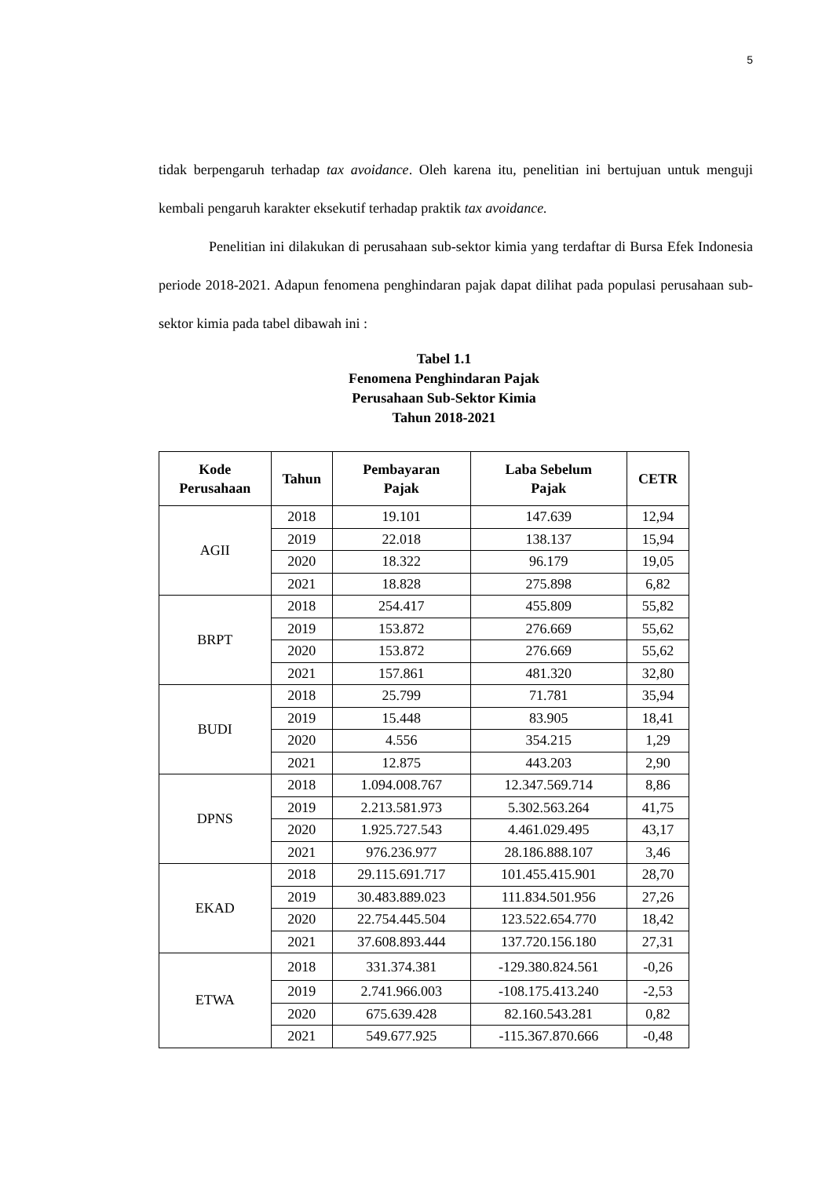5
tidak berpengaruh terhadap tax avoidance. Oleh karena itu, penelitian ini bertujuan untuk menguji kembali pengaruh karakter eksekutif terhadap praktik tax avoidance.
Penelitian ini dilakukan di perusahaan sub-sektor kimia yang terdaftar di Bursa Efek Indonesia periode 2018-2021. Adapun fenomena penghindaran pajak dapat dilihat pada populasi perusahaan sub-sektor kimia pada tabel dibawah ini :
Tabel 1.1
Fenomena Penghindaran Pajak
Perusahaan Sub-Sektor Kimia
Tahun 2018-2021
| Kode Perusahaan | Tahun | Pembayaran Pajak | Laba Sebelum Pajak | CETR |
| --- | --- | --- | --- | --- |
| AGII | 2018 | 19.101 | 147.639 | 12,94 |
| | 2019 | 22.018 | 138.137 | 15,94 |
| | 2020 | 18.322 | 96.179 | 19,05 |
| | 2021 | 18.828 | 275.898 | 6,82 |
| BRPT | 2018 | 254.417 | 455.809 | 55,82 |
| | 2019 | 153.872 | 276.669 | 55,62 |
| | 2020 | 153.872 | 276.669 | 55,62 |
| | 2021 | 157.861 | 481.320 | 32,80 |
| BUDI | 2018 | 25.799 | 71.781 | 35,94 |
| | 2019 | 15.448 | 83.905 | 18,41 |
| | 2020 | 4.556 | 354.215 | 1,29 |
| | 2021 | 12.875 | 443.203 | 2,90 |
| DPNS | 2018 | 1.094.008.767 | 12.347.569.714 | 8,86 |
| | 2019 | 2.213.581.973 | 5.302.563.264 | 41,75 |
| | 2020 | 1.925.727.543 | 4.461.029.495 | 43,17 |
| | 2021 | 976.236.977 | 28.186.888.107 | 3,46 |
| EKAD | 2018 | 29.115.691.717 | 101.455.415.901 | 28,70 |
| | 2019 | 30.483.889.023 | 111.834.501.956 | 27,26 |
| | 2020 | 22.754.445.504 | 123.522.654.770 | 18,42 |
| | 2021 | 37.608.893.444 | 137.720.156.180 | 27,31 |
| ETWA | 2018 | 331.374.381 | -129.380.824.561 | -0,26 |
| | 2019 | 2.741.966.003 | -108.175.413.240 | -2,53 |
| | 2020 | 675.639.428 | 82.160.543.281 | 0,82 |
| | 2021 | 549.677.925 | -115.367.870.666 | -0,48 |